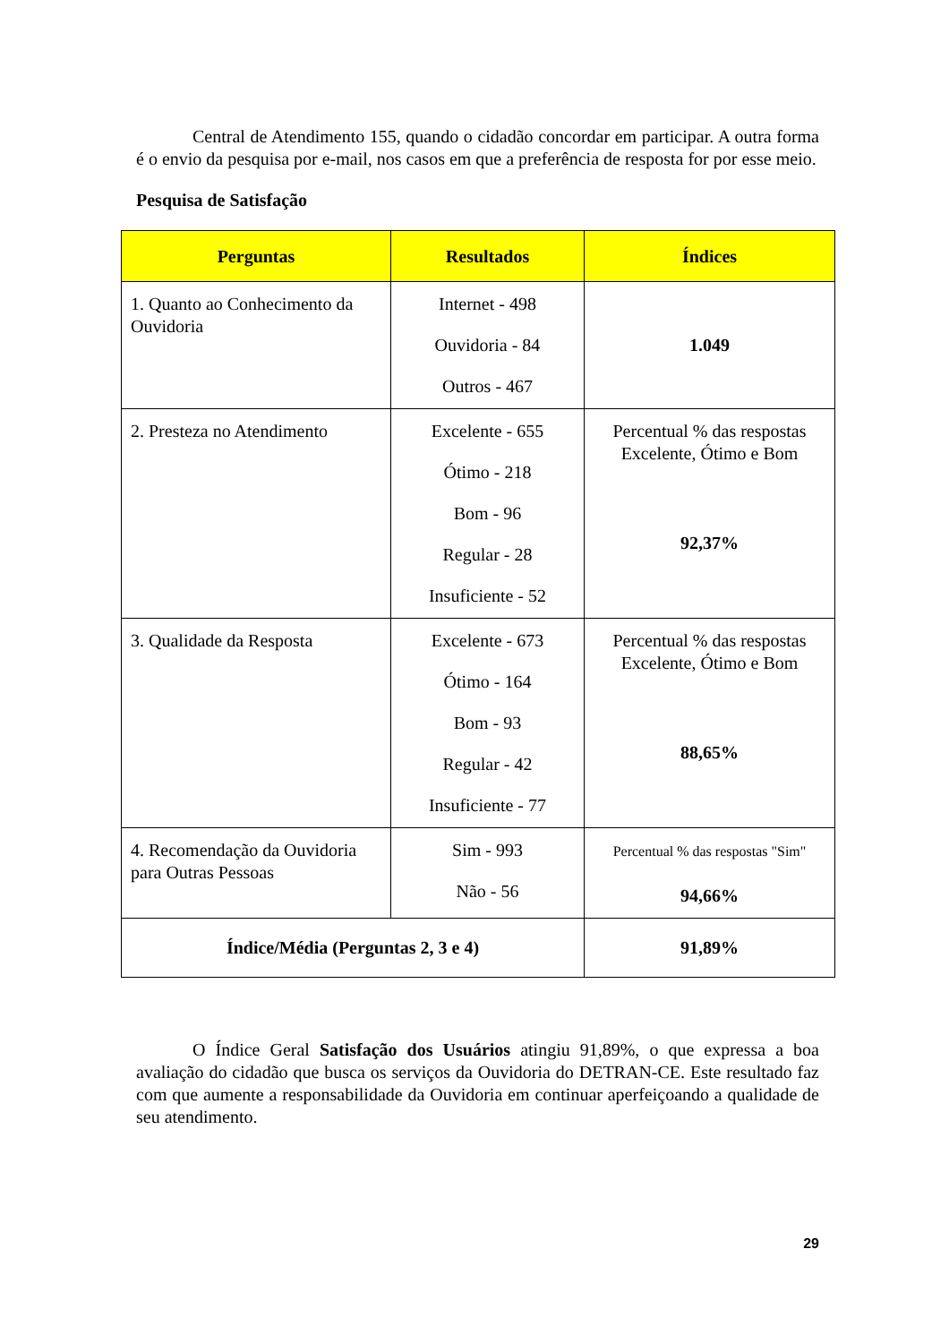Central de Atendimento 155, quando o cidadão concordar em participar. A outra forma é o envio da pesquisa por e-mail, nos casos em que a preferência de resposta for por esse meio.
Pesquisa de Satisfação
| Perguntas | Resultados | Índices |
| --- | --- | --- |
| 1. Quanto ao Conhecimento da Ouvidoria | Internet - 498 Ouvidoria - 84 Outros - 467 | 1.049 |
| 2. Presteza no Atendimento | Excelente - 655 Ótimo - 218 Bom - 96 Regular - 28 Insuficiente - 52 | Percentual % das respostas Excelente, Ótimo e Bom 92,37% |
| 3. Qualidade da Resposta | Excelente - 673 Ótimo - 164 Bom - 93 Regular - 42 Insuficiente - 77 | Percentual % das respostas Excelente, Ótimo e Bom 88,65% |
| 4. Recomendação da Ouvidoria para Outras Pessoas | Sim - 993 Não - 56 | Percentual % das respostas "Sim" 94,66% |
| Índice/Média (Perguntas 2, 3 e 4) | | 91,89% |
O Índice Geral Satisfação dos Usuários atingiu 91,89%, o que expressa a boa avaliação do cidadão que busca os serviços da Ouvidoria do DETRAN-CE. Este resultado faz com que aumente a responsabilidade da Ouvidoria em continuar aperfeiçoando a qualidade de seu atendimento.
29